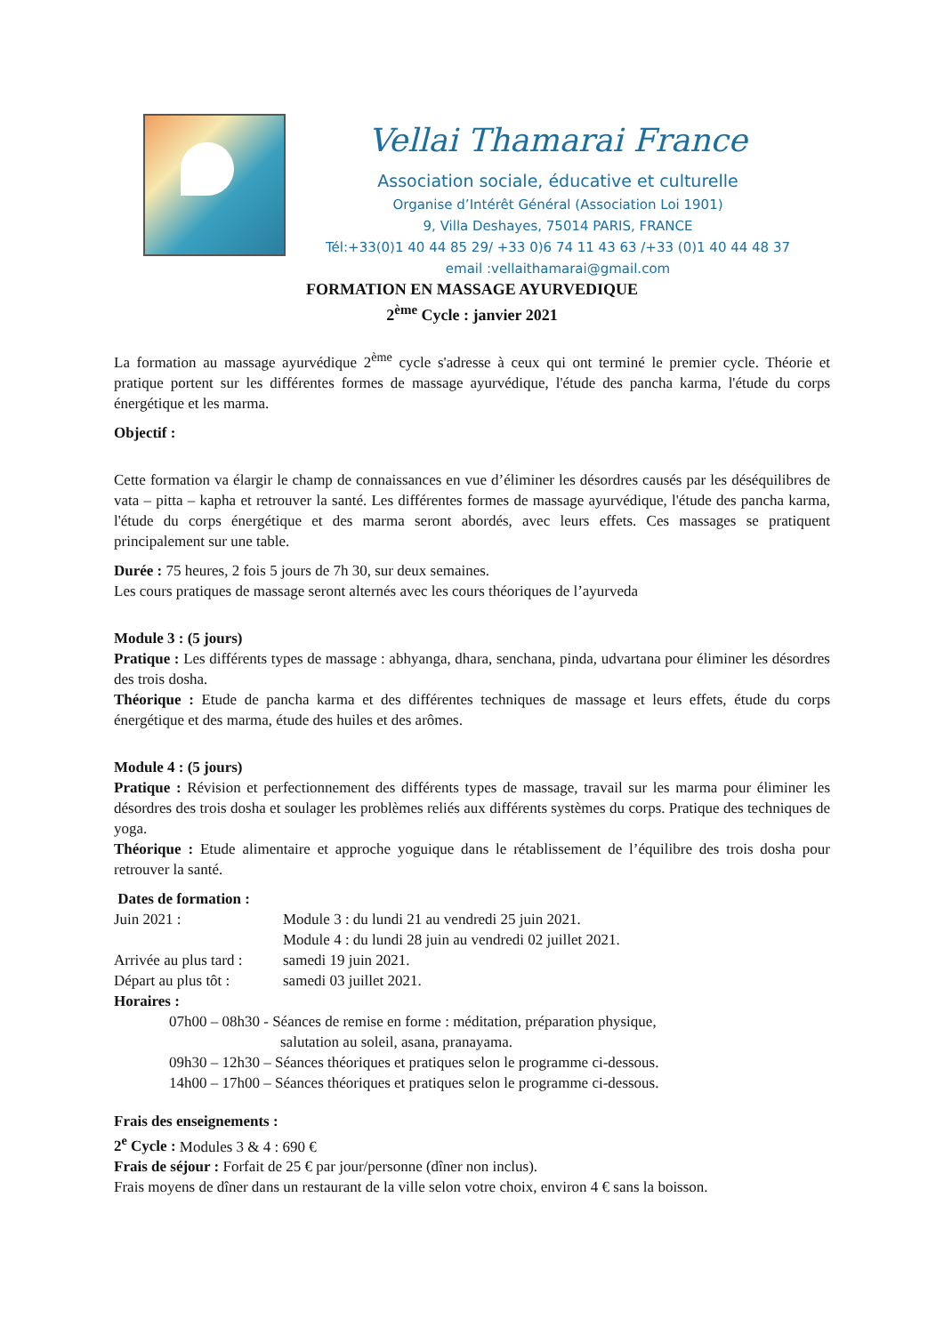Vellai Thamarai France
Association sociale, éducative et culturelle
Organise d’Intérêt Général (Association Loi 1901)
9, Villa Deshayes, 75014 PARIS, FRANCE
Tél:+33(0)1 40 44 85 29/ +33 0)6 74 11 43 63 /+33 (0)1 40 44 48 37
email :vellaithamarai@gmail.com
FORMATION EN MASSAGE AYURVEDIQUE
2<sup>ème</sup> Cycle : janvier 2021
La formation au massage ayurvédique 2<sup>ème</sup> cycle s'adresse à ceux qui ont terminé le premier cycle. Théorie et pratique portent sur les différentes formes de massage ayurvédique, l'étude des pancha karma, l'étude du corps énergétique et les marma.
Objectif :
Cette formation va élargir le champ de connaissances en vue d’éliminer les désordres causés par les déséquilibres de vata – pitta – kapha et retrouver la santé. Les différentes formes de massage ayurvédique, l'étude des pancha karma, l'étude du corps énergétique et des marma seront abordés, avec leurs effets. Ces massages se pratiquent principalement sur une table.
Durée : 75 heures, 2 fois 5 jours de 7h 30, sur deux semaines.
Les cours pratiques de massage seront alternés avec les cours théoriques de l’ayurveda
Module 3 : (5 jours)
Pratique : Les différents types de massage : abhyanga, dhara, senchana, pinda, udvartana pour éliminer les désordres des trois dosha.
Théorique : Etude de pancha karma et des différentes techniques de massage et leurs effets, étude du corps énergétique et des marma, étude des huiles et des arômes.
Module 4 : (5 jours)
Pratique : Révision et perfectionnement des différents types de massage, travail sur les marma pour éliminer les désordres des trois dosha et soulager les problèmes reliés aux différents systèmes du corps. Pratique des techniques de yoga.
Théorique : Etude alimentaire et approche yoguique dans le rétablissement de l’équilibre des trois dosha pour retrouver la santé.
Dates de formation :
Juin 2021 : Module 3 : du lundi 21 au vendredi 25 juin 2021. Module 4 : du lundi 28 juin au vendredi 02 juillet 2021. Arrivée au plus tard : samedi 19 juin 2021. Départ au plus tôt : samedi 03 juillet 2021.
Horaires :
07h00 – 08h30 - Séances de remise en forme : méditation, préparation physique,
salutation au soleil, asana, pranayama.
09h30 – 12h30 – Séances théoriques et pratiques selon le programme ci-dessous.
14h00 – 17h00 – Séances théoriques et pratiques selon le programme ci-dessous.
Frais des enseignements :
2<sup>e</sup> Cycle : Modules 3 & 4 : 690 €
Frais de séjour : Forfait de 25 € par jour/personne (dîner non inclus).
Frais moyens de dîner dans un restaurant de la ville selon votre choix, environ 4 € sans la boisson.